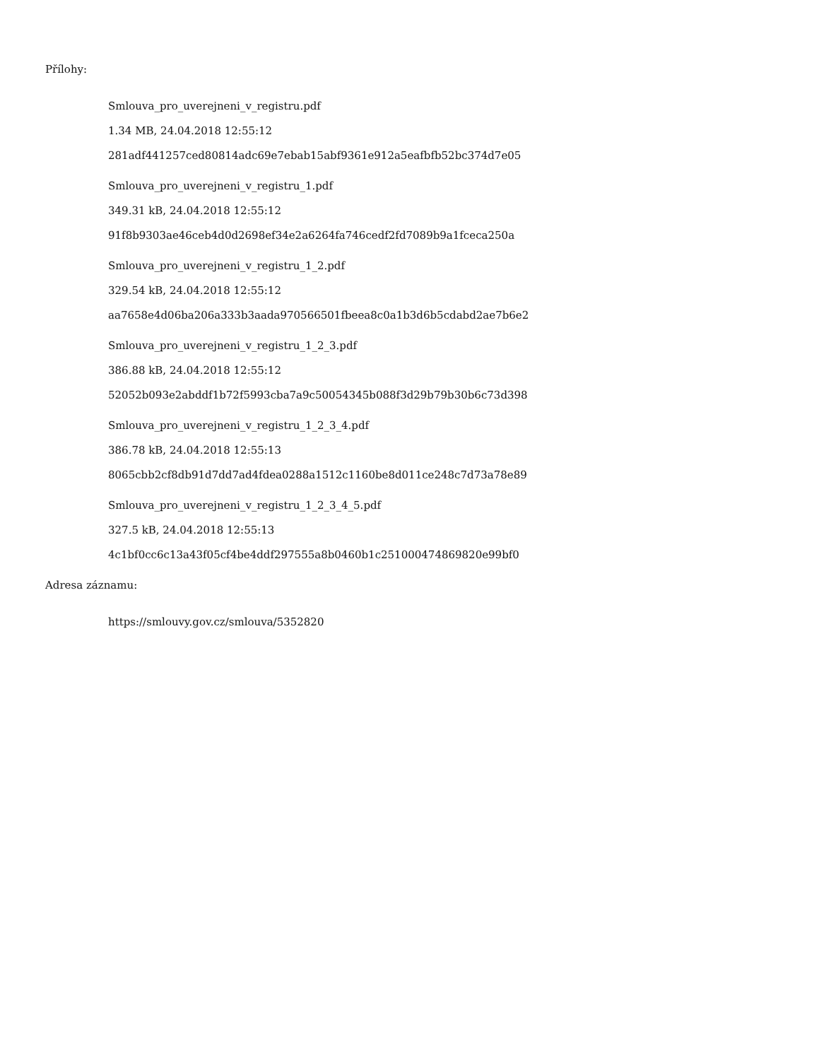Přílohy:
Smlouva_pro_uverejneni_v_registru.pdf
1.34 MB, 24.04.2018 12:55:12
281adf441257ced80814adc69e7ebab15abf9361e912a5eafbfb52bc374d7e05
Smlouva_pro_uverejneni_v_registru_1.pdf
349.31 kB, 24.04.2018 12:55:12
91f8b9303ae46ceb4d0d2698ef34e2a6264fa746cedf2fd7089b9a1fceca250a
Smlouva_pro_uverejneni_v_registru_1_2.pdf
329.54 kB, 24.04.2018 12:55:12
aa7658e4d06ba206a333b3aada970566501fbeea8c0a1b3d6b5cdabd2ae7b6e2
Smlouva_pro_uverejneni_v_registru_1_2_3.pdf
386.88 kB, 24.04.2018 12:55:12
52052b093e2abddf1b72f5993cba7a9c50054345b088f3d29b79b30b6c73d398
Smlouva_pro_uverejneni_v_registru_1_2_3_4.pdf
386.78 kB, 24.04.2018 12:55:13
8065cbb2cf8db91d7dd7ad4fdea0288a1512c1160be8d011ce248c7d73a78e89
Smlouva_pro_uverejneni_v_registru_1_2_3_4_5.pdf
327.5 kB, 24.04.2018 12:55:13
4c1bf0cc6c13a43f05cf4be4ddf297555a8b0460b1c251000474869820e99bf0
Adresa záznamu:
https://smlouvy.gov.cz/smlouva/5352820